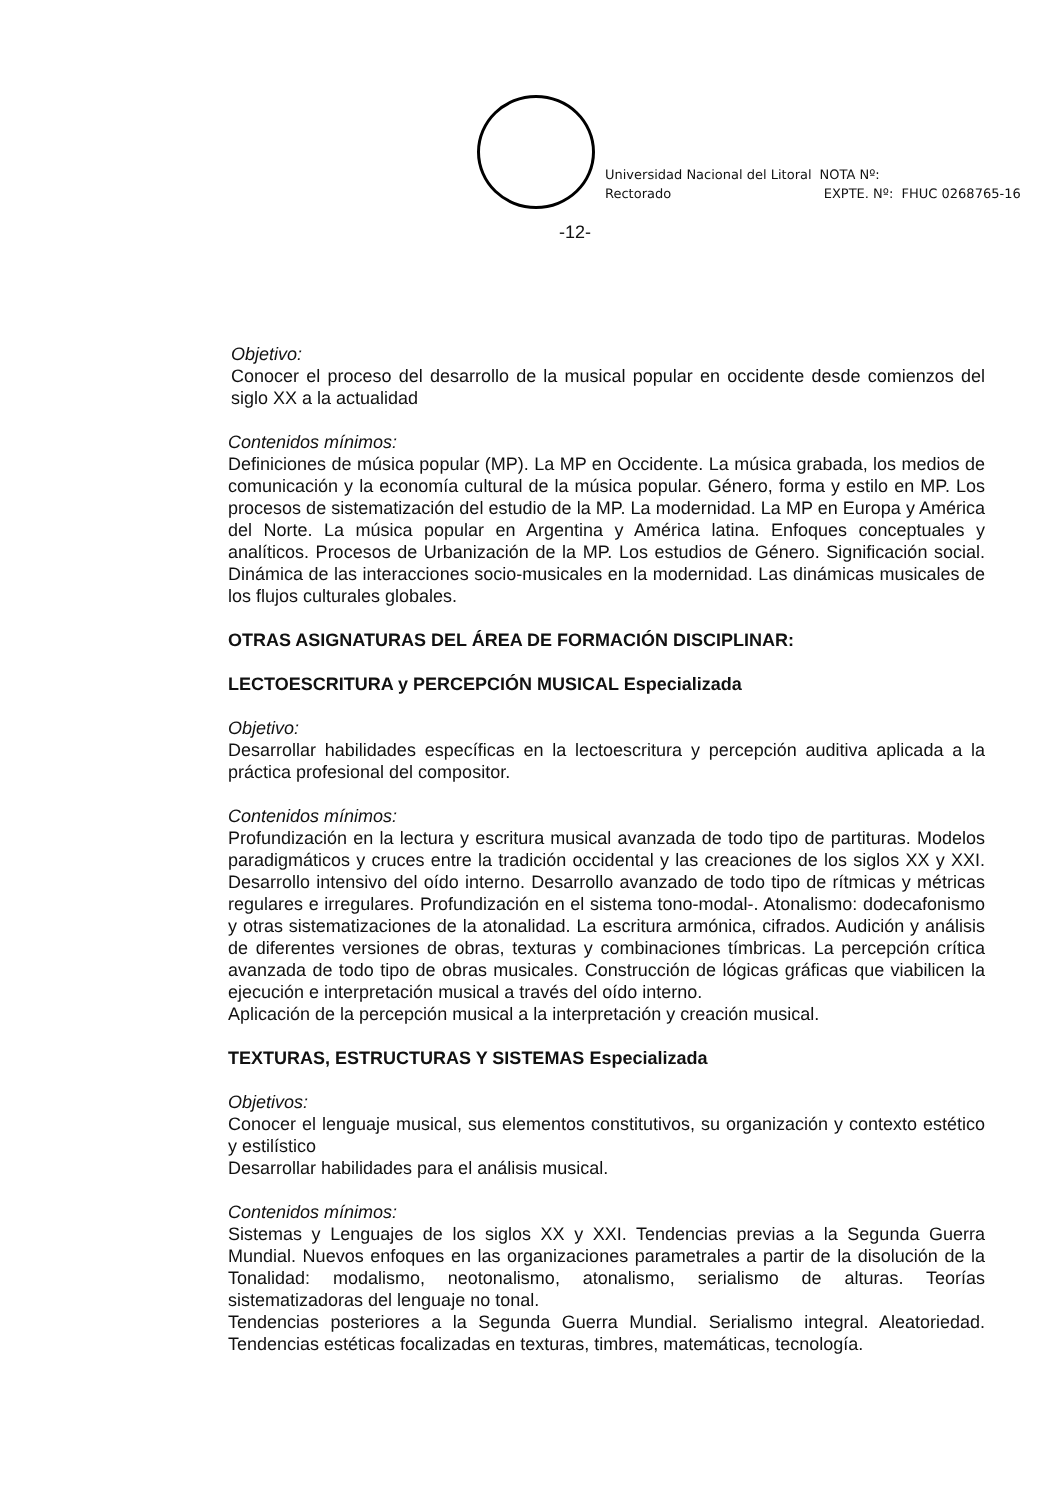Universidad Nacional del Litoral
Rectorado
NOTA Nº:
EXPTE. Nº: FHUC 0268765-16
-12-
Objetivo:
Conocer el proceso del desarrollo de la musical popular en occidente desde comienzos del siglo XX a la actualidad
Contenidos mínimos:
Definiciones de música popular (MP). La MP en Occidente. La música grabada, los medios de comunicación y la economía cultural de la música popular. Género, forma y estilo en MP. Los procesos de sistematización del estudio de la MP. La modernidad. La MP en Europa y América del Norte. La música popular en Argentina y América latina. Enfoques conceptuales y analíticos. Procesos de Urbanización de la MP. Los estudios de Género. Significación social. Dinámica de las interacciones socio-musicales en la modernidad. Las dinámicas musicales de los flujos culturales globales.
OTRAS ASIGNATURAS DEL ÁREA DE FORMACIÓN DISCIPLINAR:
LECTOESCRITURA y PERCEPCIÓN MUSICAL Especializada
Objetivo:
Desarrollar habilidades específicas en la lectoescritura y percepción auditiva aplicada a la práctica profesional del compositor.
Contenidos mínimos:
Profundización en la lectura y escritura musical avanzada de todo tipo de partituras. Modelos paradigmáticos y cruces entre la tradición occidental y las creaciones de los siglos XX y XXI. Desarrollo intensivo del oído interno. Desarrollo avanzado de todo tipo de rítmicas y métricas regulares e irregulares. Profundización en el sistema tono-modal-. Atonalismo: dodecafonismo y otras sistematizaciones de la atonalidad. La escritura armónica, cifrados. Audición y análisis de diferentes versiones de obras, texturas y combinaciones tímbricas. La percepción crítica avanzada de todo tipo de obras musicales. Construcción de lógicas gráficas que viabilicen la ejecución e interpretación musical a través del oído interno.
Aplicación de la percepción musical a la interpretación y creación musical.
TEXTURAS, ESTRUCTURAS Y SISTEMAS Especializada
Objetivos:
Conocer el lenguaje musical, sus elementos constitutivos, su organización y contexto estético y estilístico
Desarrollar habilidades para el análisis musical.
Contenidos mínimos:
Sistemas y Lenguajes de los siglos XX y XXI. Tendencias previas a la Segunda Guerra Mundial. Nuevos enfoques en las organizaciones parametrales a partir de la disolución de la Tonalidad: modalismo, neotonalismo, atonalismo, serialismo de alturas. Teorías sistematizadoras del lenguaje no tonal.
Tendencias posteriores a la Segunda Guerra Mundial. Serialismo integral. Aleatoriedad. Tendencias estéticas focalizadas en texturas, timbres, matemáticas, tecnología.